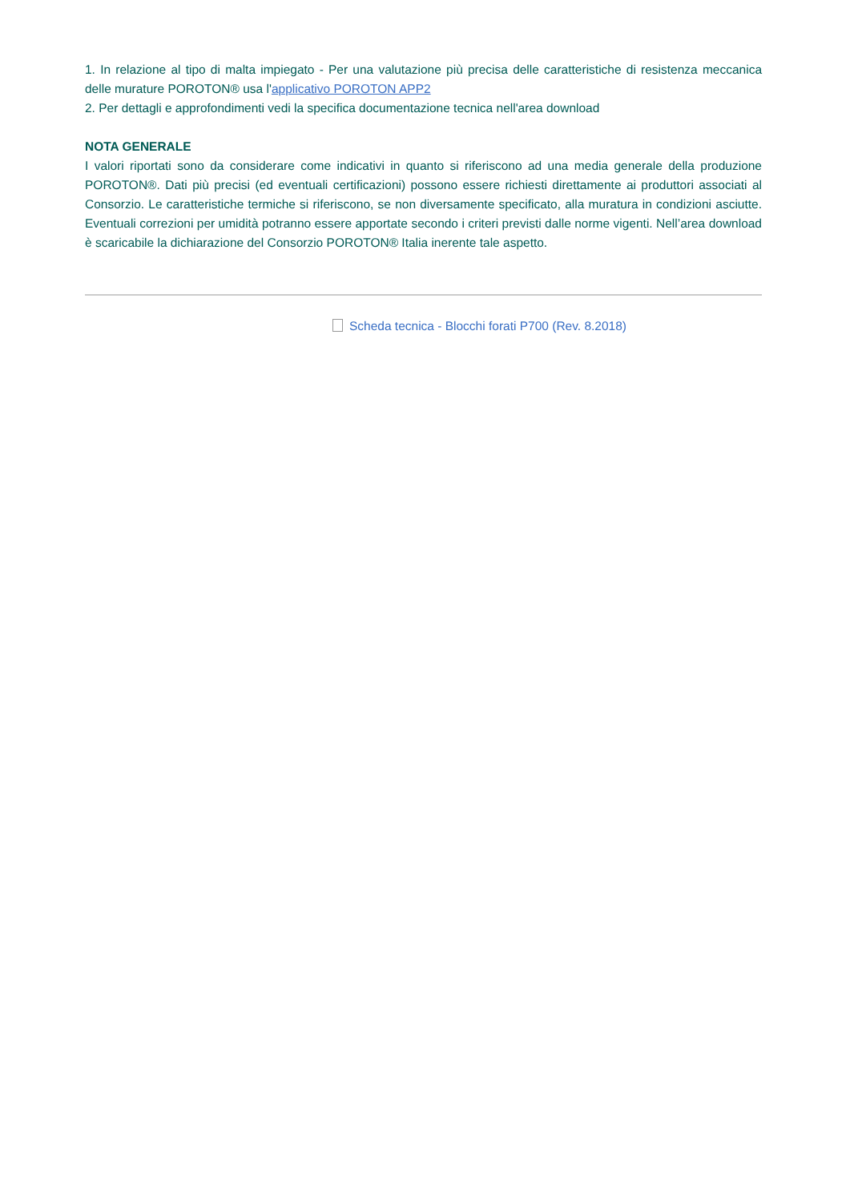1. In relazione al tipo di malta impiegato - Per una valutazione più precisa delle caratteristiche di resistenza meccanica delle murature POROTON® usa l'applicativo POROTON APP2
2. Per dettagli e approfondimenti vedi la specifica documentazione tecnica nell'area download
NOTA GENERALE
I valori riportati sono da considerare come indicativi in quanto si riferiscono ad una media generale della produzione POROTON®. Dati più precisi (ed eventuali certificazioni) possono essere richiesti direttamente ai produttori associati al Consorzio. Le caratteristiche termiche si riferiscono, se non diversamente specificato, alla muratura in condizioni asciutte. Eventuali correzioni per umidità potranno essere apportate secondo i criteri previsti dalle norme vigenti. Nell’area download è scaricabile la dichiarazione del Consorzio POROTON® Italia inerente tale aspetto.
Scheda tecnica - Blocchi forati P700 (Rev. 8.2018)